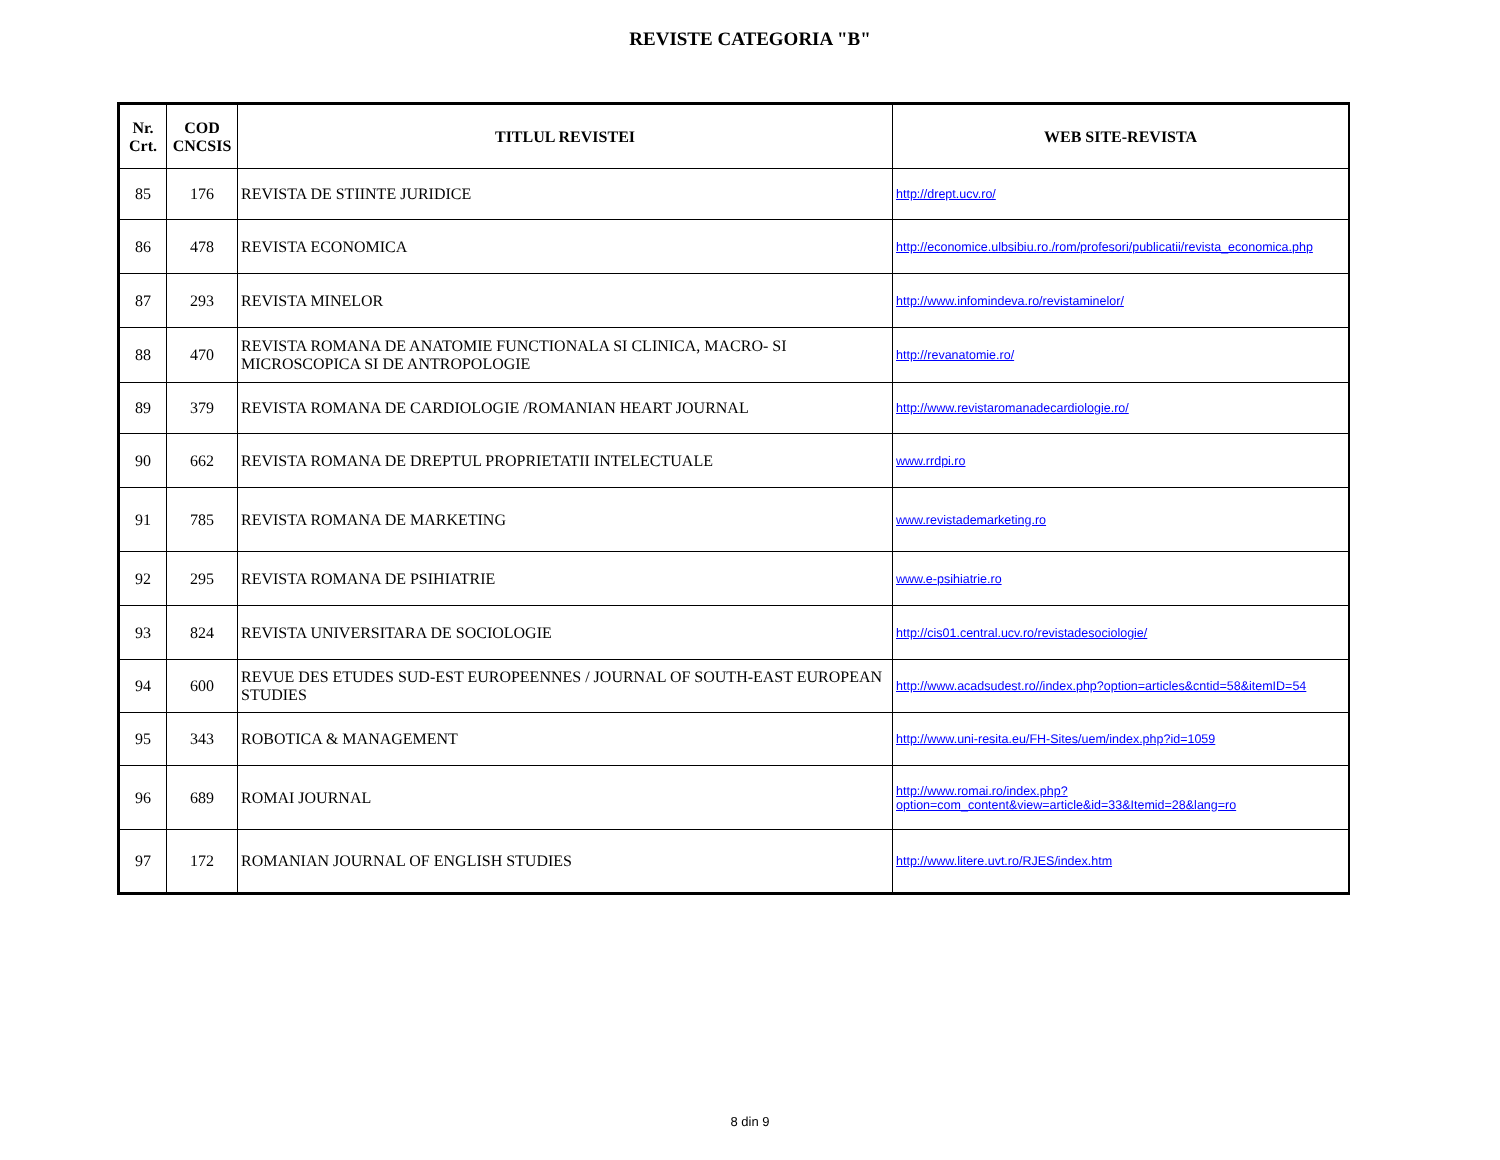REVISTE CATEGORIA "B"
| Nr. Crt. | COD CNCSIS | TITLUL REVISTEI | WEB SITE-REVISTA |
| --- | --- | --- | --- |
| 85 | 176 | REVISTA DE STIINTE JURIDICE | http://drept.ucv.ro/ |
| 86 | 478 | REVISTA ECONOMICA | http://economice.ulbsibiu.ro./rom/profesori/publicatii/revista_economica.php |
| 87 | 293 | REVISTA MINELOR | http://www.infomindeva.ro/revistaminelor/ |
| 88 | 470 | REVISTA ROMANA DE ANATOMIE FUNCTIONALA SI CLINICA, MACRO- SI MICROSCOPICA SI DE ANTROPOLOGIE | http://revanatomie.ro/ |
| 89 | 379 | REVISTA ROMANA DE CARDIOLOGIE /ROMANIAN HEART JOURNAL | http://www.revistaromanadecardiologie.ro/ |
| 90 | 662 | REVISTA ROMANA DE DREPTUL PROPRIETATII INTELECTUALE | www.rrdpi.ro |
| 91 | 785 | REVISTA ROMANA DE MARKETING | www.revistademarketing.ro |
| 92 | 295 | REVISTA ROMANA DE PSIHIATRIE | www.e-psihiatrie.ro |
| 93 | 824 | REVISTA UNIVERSITARA DE SOCIOLOGIE | http://cis01.central.ucv.ro/revistadesociologie/ |
| 94 | 600 | REVUE DES ETUDES SUD-EST EUROPEENNES / JOURNAL OF SOUTH-EAST EUROPEAN STUDIES | http://www.acadsudest.ro//index.php?option=articles&cntid=58&itemID=54 |
| 95 | 343 | ROBOTICA & MANAGEMENT | http://www.uni-resita.eu/FH-Sites/uem/index.php?id=1059 |
| 96 | 689 | ROMAI JOURNAL | http://www.romai.ro/index.php?option=com_content&view=article&id=33&Itemid=28&lang=ro |
| 97 | 172 | ROMANIAN JOURNAL OF ENGLISH STUDIES | http://www.litere.uvt.ro/RJES/index.htm |
8 din 9